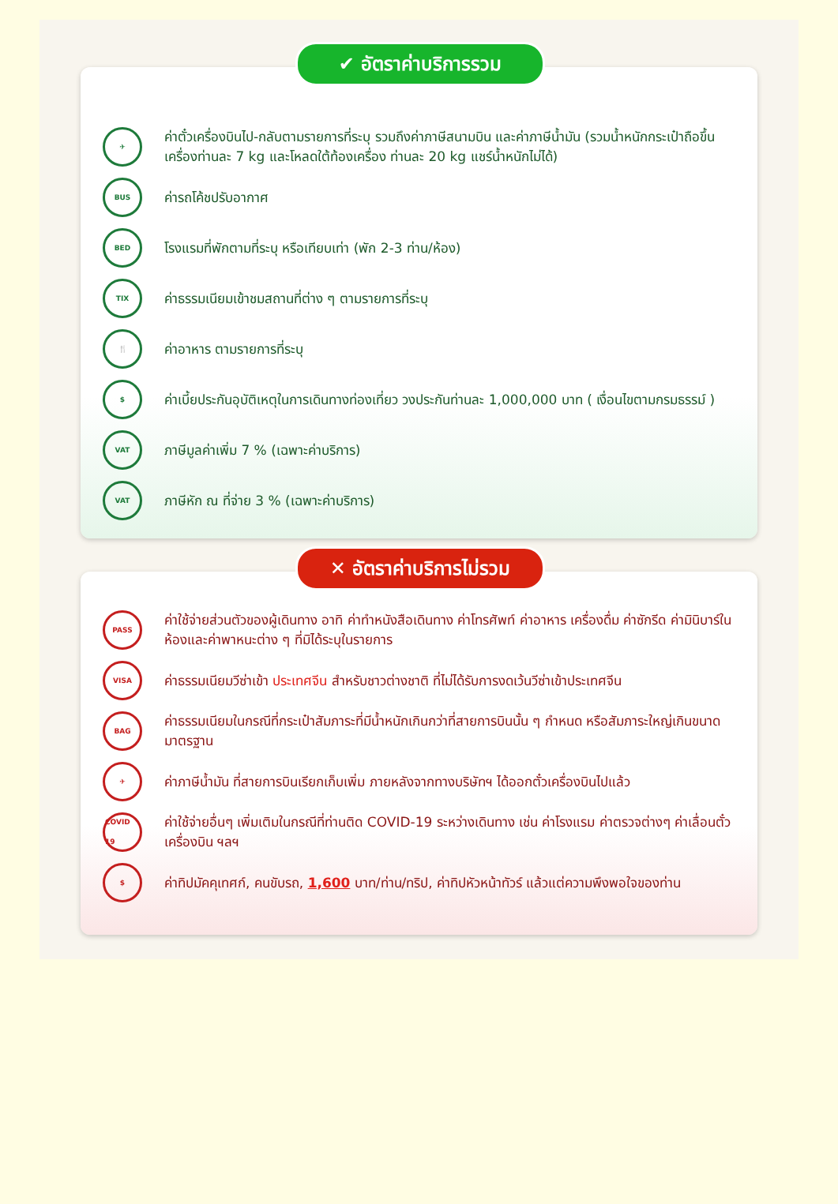✔ อัตราค่าบริการรวม
✈
ค่าตั๋วเครื่องบินไป-กลับตามรายการที่ระบุ รวมถึงค่าภาษีสนามบิน และค่าภาษีน้ำมัน (รวมน้ำหนักกระเป๋าถือขึ้นเครื่องท่านละ 7 kg และโหลดใต้ท้องเครื่อง ท่านละ 20 kg แชร์น้ำหนักไม่ได้)
BUS
ค่ารถโค้ชปรับอากาศ
BED
โรงแรมที่พักตามที่ระบุ หรือเทียบเท่า (พัก 2-3 ท่าน/ห้อง)
TIX
ค่าธรรมเนียมเข้าชมสถานที่ต่าง ๆ ตามรายการที่ระบุ
🍴
ค่าอาหาร ตามรายการที่ระบุ
$
ค่าเบี้ยประกันอุบัติเหตุในการเดินทางท่องเที่ยว วงประกันท่านละ 1,000,000 บาท ( เงื่อนไขตามกรมธรรม์ )
VAT
ภาษีมูลค่าเพิ่ม 7 % (เฉพาะค่าบริการ)
VAT
ภาษีหัก ณ ที่จ่าย 3 % (เฉพาะค่าบริการ)
✕ อัตราค่าบริการไม่รวม
PASS
ค่าใช้จ่ายส่วนตัวของผู้เดินทาง อาทิ ค่าทำหนังสือเดินทาง ค่าโทรศัพท์ ค่าอาหาร เครื่องดื่ม ค่าซักรีด ค่ามินิบาร์ในห้องและค่าพาหนะต่าง ๆ ที่มิได้ระบุในรายการ
VISA
ค่าธรรมเนียมวีซ่าเข้า ประเทศจีน สำหรับชาวต่างชาติ ที่ไม่ได้รับการงดเว้นวีซ่าเข้าประเทศจีน
BAG
ค่าธรรมเนียมในกรณีที่กระเป๋าสัมภาระที่มีน้ำหนักเกินกว่าที่สายการบินนั้น ๆ กำหนด หรือสัมภาระใหญ่เกินขนาดมาตรฐาน
✈
ค่าภาษีน้ำมัน ที่สายการบินเรียกเก็บเพิ่ม ภายหลังจากทางบริษัทฯ ได้ออกตั๋วเครื่องบินไปแล้ว
COVID 19
ค่าใช้จ่ายอื่นๆ เพิ่มเติมในกรณีที่ท่านติด COVID-19 ระหว่างเดินทาง เช่น ค่าโรงแรม ค่าตรวจต่างๆ ค่าเลื่อนตั๋วเครื่องบิน ฯลฯ
$
ค่าทิปมัคคุเทศก์, คนขับรถ, 1,600 บาท/ท่าน/ทริป, ค่าทิปหัวหน้าทัวร์ แล้วแต่ความพึงพอใจของท่าน